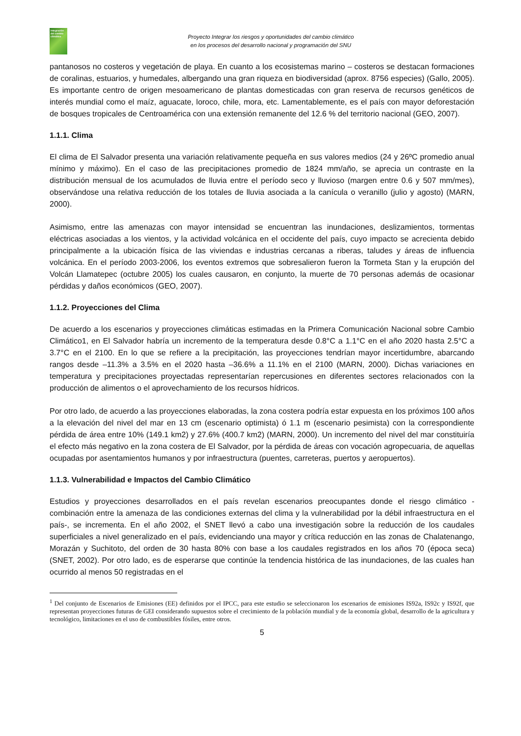Integración del cambio climático
Proyecto Integrar los riesgos y oportunidades del cambio climático
en los procesos del desarrollo nacional y programación del SNU
pantanosos no costeros y vegetación de playa. En cuanto a los ecosistemas marino – costeros se destacan formaciones de coralinas, estuarios, y humedales, albergando una gran riqueza en biodiversidad (aprox. 8756 especies) (Gallo, 2005). Es importante centro de origen mesoamericano de plantas domesticadas con gran reserva de recursos genéticos de interés mundial como el maíz, aguacate, loroco, chile, mora, etc. Lamentablemente, es el país con mayor deforestación de bosques tropicales de Centroamérica con una extensión remanente del 12.6 % del territorio nacional (GEO, 2007).
1.1.1. Clima
El clima de El Salvador presenta una variación relativamente pequeña en sus valores medios (24 y 26ºC promedio anual mínimo y máximo). En el caso de las precipitaciones promedio de 1824 mm/año, se aprecia un contraste en la distribución mensual de los acumulados de lluvia entre el período seco y lluvioso (margen entre 0.6 y 507 mm/mes), observándose una relativa reducción de los totales de lluvia asociada a la canícula o veranillo (julio y agosto) (MARN, 2000).
Asimismo, entre las amenazas con mayor intensidad se encuentran las inundaciones, deslizamientos, tormentas eléctricas asociadas a los vientos, y la actividad volcánica en el occidente del país, cuyo impacto se acrecienta debido principalmente a la ubicación física de las viviendas e industrias cercanas a riberas, taludes y áreas de influencia volcánica. En el período 2003-2006, los eventos extremos que sobresalieron fueron la Tormeta Stan y la erupción del Volcán Llamatepec (octubre 2005) los cuales causaron, en conjunto, la muerte de 70 personas además de ocasionar pérdidas y daños económicos (GEO, 2007).
1.1.2. Proyecciones del Clima
De acuerdo a los escenarios y proyecciones climáticas estimadas en la Primera Comunicación Nacional sobre Cambio Climático1, en El Salvador habría un incremento de la temperatura desde 0.8°C a 1.1°C en el año 2020 hasta 2.5°C a 3.7°C en el 2100. En lo que se refiere a la precipitación, las proyecciones tendrían mayor incertidumbre, abarcando rangos desde –11.3% a 3.5% en el 2020 hasta –36.6% a 11.1% en el 2100 (MARN, 2000). Dichas variaciones en temperatura y precipitaciones proyectadas representarían repercusiones en diferentes sectores relacionados con la producción de alimentos o el aprovechamiento de los recursos hídricos.
Por otro lado, de acuerdo a las proyecciones elaboradas, la zona costera podría estar expuesta en los próximos 100 años a la elevación del nivel del mar en 13 cm (escenario optimista) ó 1.1 m (escenario pesimista) con la correspondiente pérdida de área entre 10% (149.1 km2) y 27.6% (400.7 km2) (MARN, 2000). Un incremento del nivel del mar constituiría el efecto más negativo en la zona costera de El Salvador, por la pérdida de áreas con vocación agropecuaria, de aquellas ocupadas por asentamientos humanos y por infraestructura (puentes, carreteras, puertos y aeropuertos).
1.1.3. Vulnerabilidad e Impactos del Cambio Climático
Estudios y proyecciones desarrollados en el país revelan escenarios preocupantes donde el riesgo climático -combinación entre la amenaza de las condiciones externas del clima y la vulnerabilidad por la débil infraestructura en el país-, se incrementa. En el año 2002, el SNET llevó a cabo una investigación sobre la reducción de los caudales superficiales a nivel generalizado en el país, evidenciando una mayor y crítica reducción en las zonas de Chalatenango, Morazán y Suchitoto, del orden de 30 hasta 80% con base a los caudales registrados en los años 70 (época seca) (SNET, 2002). Por otro lado, es de esperarse que continúe la tendencia histórica de las inundaciones, de las cuales han ocurrido al menos 50 registradas en el
<sup>1</sup> Del conjunto de Escenarios de Emisiones (EE) definidos por el IPCC, para este estudio se seleccionaron los escenarios de emisiones IS92a, IS92c y IS92f, que representan proyecciones futuras de GEI considerando supuestos sobre el crecimiento de la población mundial y de la economía global, desarrollo de la agricultura y tecnológico, limitaciones en el uso de combustibles fósiles, entre otros.
5